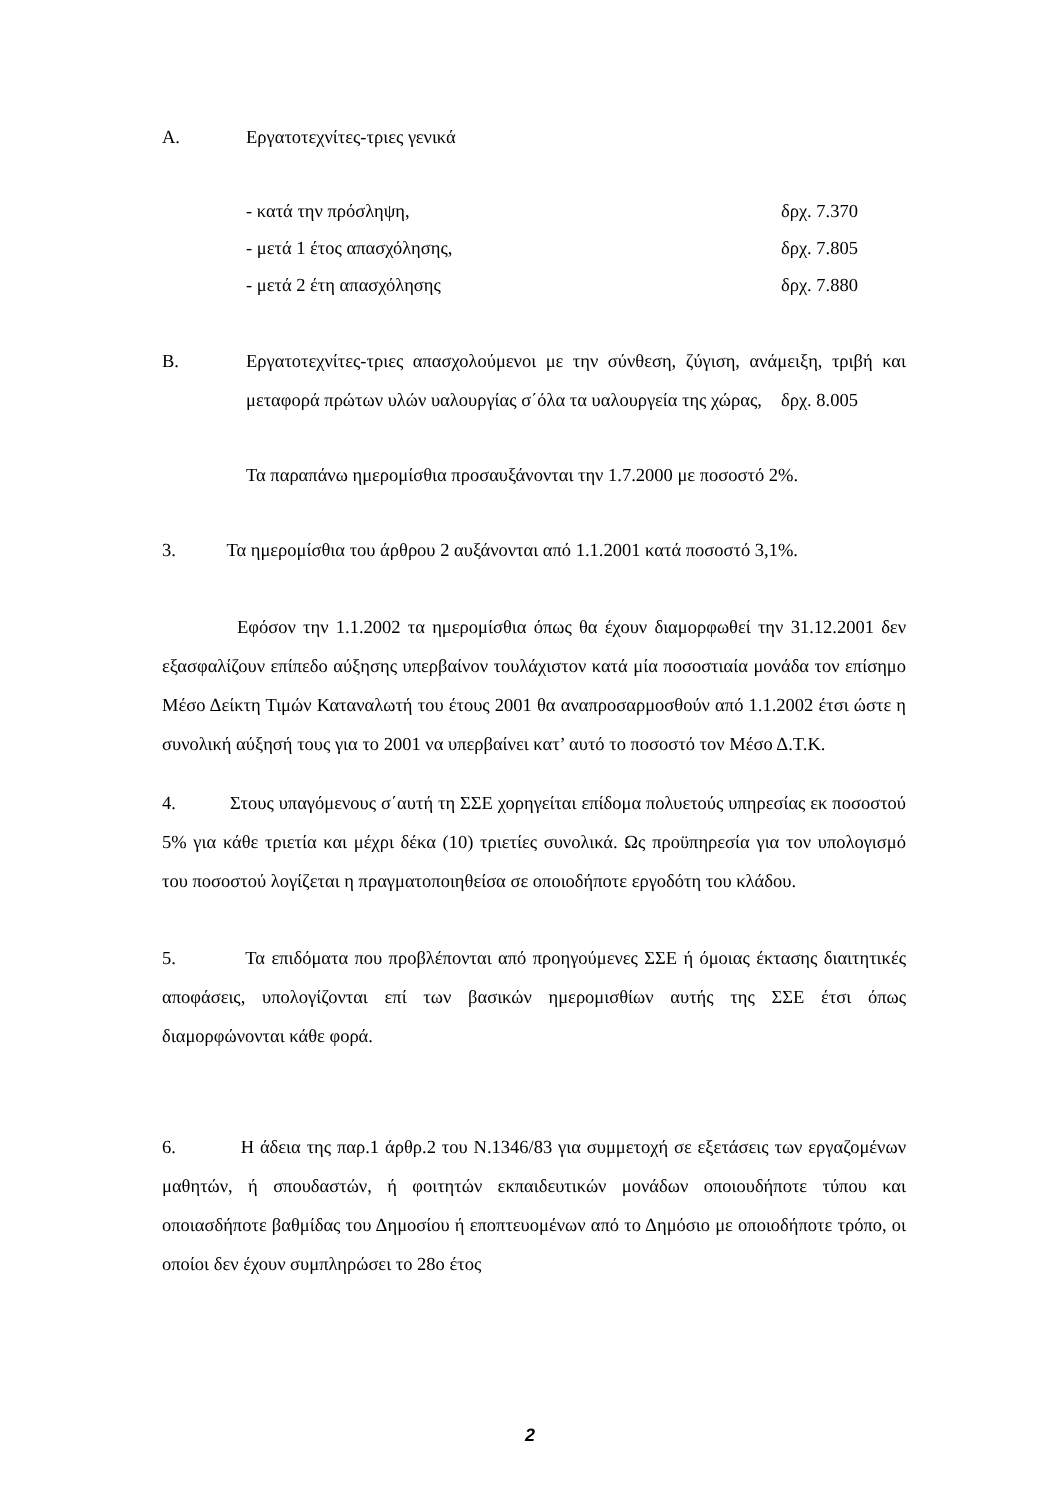Α. Εργατοτεχνίτες-τριες γενικά
- κατά την πρόσληψη, δρχ. 7.370
- μετά 1 έτος απασχόλησης, δρχ. 7.805
- μετά 2 έτη απασχόλησης δρχ. 7.880
Β.
Εργατοτεχνίτες-τριες απασχολούμενοι με την σύνθεση, ζύγιση, ανάμειξη, τριβή και μεταφορά πρώτων υλών υαλουργίας σ΄όλα τα υαλουργεία της χώρας, δρχ. 8.005
Τα παραπάνω ημερομίσθια προσαυξάνονται την 1.7.2000 με ποσοστό 2%.
3. Τα ημερομίσθια του άρθρου 2 αυξάνονται από 1.1.2001 κατά ποσοστό 3,1%.
Εφόσον την 1.1.2002 τα ημερομίσθια όπως θα έχουν διαμορφωθεί την 31.12.2001 δεν εξασφαλίζουν επίπεδο αύξησης υπερβαίνον τουλάχιστον κατά μία ποσοστιαία μονάδα τον επίσημο Μέσο Δείκτη Τιμών Καταναλωτή του έτους 2001 θα αναπροσαρμοσθούν από 1.1.2002 έτσι ώστε η συνολική αύξησή τους για το 2001 να υπερβαίνει κατ’ αυτό το ποσοστό τον Μέσο Δ.Τ.Κ.
4. Στους υπαγόμενους σ΄αυτή τη ΣΣΕ χορηγείται επίδομα πολυετούς υπηρεσίας εκ ποσοστού 5% για κάθε τριετία και μέχρι δέκα (10) τριετίες συνολικά. Ως προϋπηρεσία για τον υπολογισμό του ποσοστού λογίζεται η πραγματοποιηθείσα σε οποιοδήποτε εργοδότη του κλάδου.
5. Τα επιδόματα που προβλέπονται από προηγούμενες ΣΣΕ ή όμοιας έκτασης διαιτητικές αποφάσεις, υπολογίζονται επί των βασικών ημερομισθίων αυτής της ΣΣΕ έτσι όπως διαμορφώνονται κάθε φορά.
6. Η άδεια της παρ.1 άρθρ.2 του Ν.1346/83 για συμμετοχή σε εξετάσεις των εργαζομένων μαθητών, ή σπουδαστών, ή φοιτητών εκπαιδευτικών μονάδων οποιουδήποτε τύπου και οποιασδήποτε βαθμίδας του Δημοσίου ή εποπτευομένων από το Δημόσιο με οποιοδήποτε τρόπο, οι οποίοι δεν έχουν συμπληρώσει το 28ο έτος
2